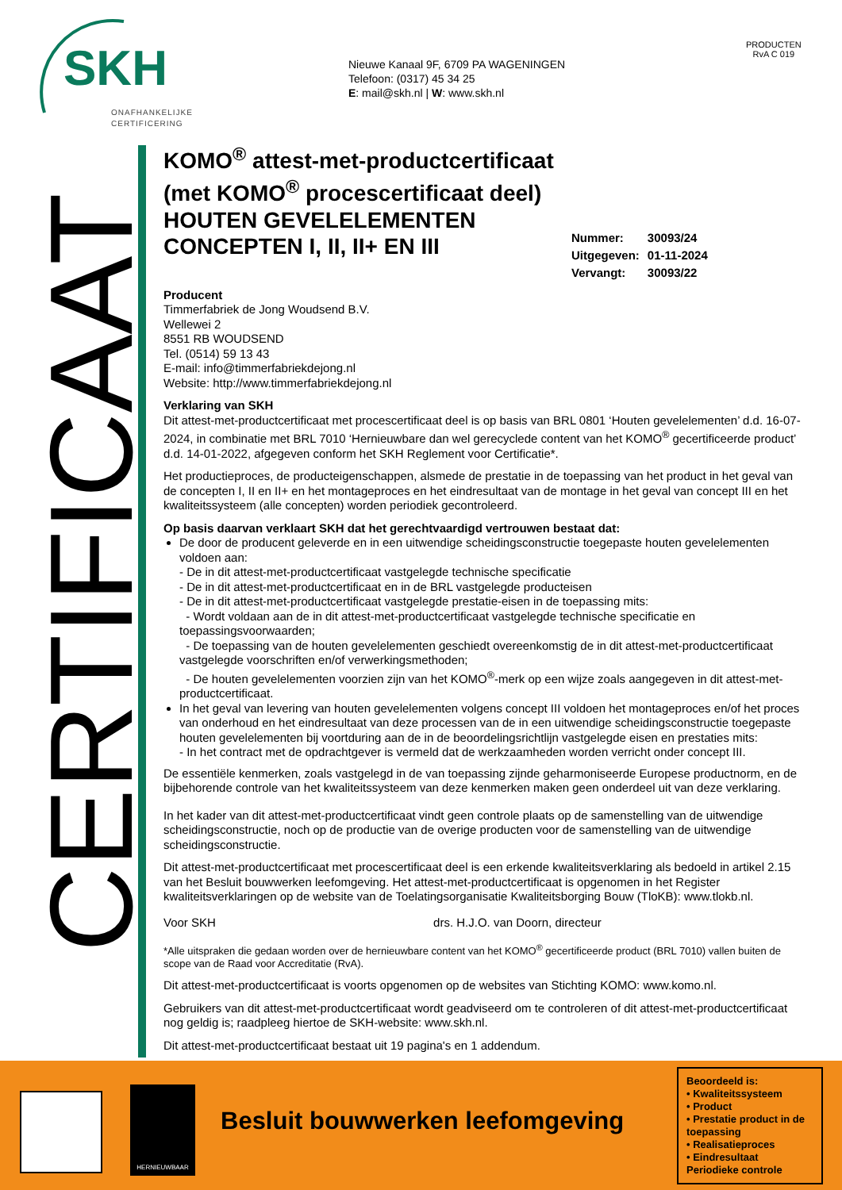SKH
ONAFHANKELIJKE
CERTIFICERING
Nieuwe Kanaal 9F, 6709 PA WAGENINGEN
Telefoon: (0317) 45 34 25
E: mail@skh.nl | W: www.skh.nl
PRODUCTEN
RvA C 019
CERTIFICAAT
| Nummer: | 30093/24 |
| Uitgegeven: | 01-11-2024 |
| Vervangt: | 30093/22 |
KOMO<sup>®</sup> attest-met-productcertificaat
(met KOMO<sup>®</sup> procescertificaat deel)
HOUTEN GEVELELEMENTEN
CONCEPTEN I, II, II+ EN III
Producent
Timmerfabriek de Jong Woudsend B.V.
Wellewei 2
8551 RB WOUDSEND
Tel. (0514) 59 13 43
E-mail: info@timmerfabriekdejong.nl
Website: http://www.timmerfabriekdejong.nl
Verklaring van SKH
Dit attest-met-productcertificaat met procescertificaat deel is op basis van BRL 0801 ‘Houten gevelelementen’ d.d. 16-07-2024, in combinatie met BRL 7010 ‘Hernieuwbare dan wel gerecyclede content van het KOMO<sup>®</sup> gecertificeerde product’ d.d. 14-01-2022, afgegeven conform het SKH Reglement voor Certificatie*.
Het productieproces, de producteigenschappen, alsmede de prestatie in de toepassing van het product in het geval van de concepten I, II en II+ en het montageproces en het eindresultaat van de montage in het geval van concept III en het kwaliteitssysteem (alle concepten) worden periodiek gecontroleerd.
Op basis daarvan verklaart SKH dat het gerechtvaardigd vertrouwen bestaat dat:
De door de producent geleverde en in een uitwendige scheidingsconstructie toegepaste houten gevelelementen voldoen aan:
- De in dit attest-met-productcertificaat vastgelegde technische specificatie
- De in dit attest-met-productcertificaat en in de BRL vastgelegde producteisen
- De in dit attest-met-productcertificaat vastgelegde prestatie-eisen in de toepassing mits:
- Wordt voldaan aan de in dit attest-met-productcertificaat vastgelegde technische specificatie en toepassingsvoorwaarden;
- De toepassing van de houten gevelelementen geschiedt overeenkomstig de in dit attest-met-productcertificaat vastgelegde voorschriften en/of verwerkingsmethoden;
- De houten gevelelementen voorzien zijn van het KOMO<sup>®</sup>-merk op een wijze zoals aangegeven in dit attest-met-productcertificaat.
In het geval van levering van houten gevelelementen volgens concept III voldoen het montageproces en/of het proces van onderhoud en het eindresultaat van deze processen van de in een uitwendige scheidingsconstructie toegepaste houten gevelelementen bij voortduring aan de in de beoordelingsrichtlijn vastgelegde eisen en prestaties mits:
- In het contract met de opdrachtgever is vermeld dat de werkzaamheden worden verricht onder concept III.
De essentiële kenmerken, zoals vastgelegd in de van toepassing zijnde geharmoniseerde Europese productnorm, en de bijbehorende controle van het kwaliteitssysteem van deze kenmerken maken geen onderdeel uit van deze verklaring.
In het kader van dit attest-met-productcertificaat vindt geen controle plaats op de samenstelling van de uitwendige scheidingsconstructie, noch op de productie van de overige producten voor de samenstelling van de uitwendige scheidingsconstructie.
Dit attest-met-productcertificaat met procescertificaat deel is een erkende kwaliteitsverklaring als bedoeld in artikel 2.15 van het Besluit bouwwerken leefomgeving. Het attest-met-productcertificaat is opgenomen in het Register kwaliteitsverklaringen op de website van de Toelatingsorganisatie Kwaliteitsborging Bouw (TloKB): www.tlokb.nl.
Voor SKH drs. H.J.O. van Doorn, directeur
*Alle uitspraken die gedaan worden over de hernieuwbare content van het KOMO<sup>®</sup> gecertificeerde product (BRL 7010) vallen buiten de scope van de Raad voor Accreditatie (RvA).
Dit attest-met-productcertificaat is voorts opgenomen op de websites van Stichting KOMO: www.komo.nl.
Gebruikers van dit attest-met-productcertificaat wordt geadviseerd om te controleren of dit attest-met-productcertificaat nog geldig is; raadpleeg hiertoe de SKH-website: www.skh.nl.
Dit attest-met-productcertificaat bestaat uit 19 pagina's en 1 addendum.
HERNIEUWBAAR
Besluit bouwwerken leefomgeving
Beoordeeld is:
• Kwaliteitssysteem
• Product
• Prestatie product in de toepassing
• Realisatieproces
• Eindresultaat
Periodieke controle